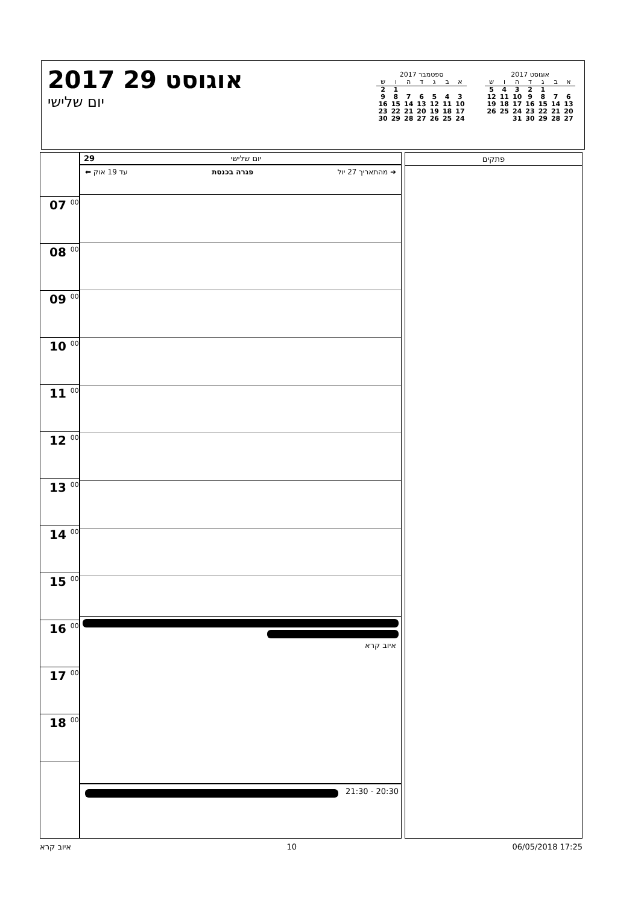אוגוסט 2017
| א | ב | ג | ד | ה | ו | ש |
| --- | --- | --- | --- | --- | --- | --- |
| | | 1 | 2 | 3 | 4 | 5 |
| 6 | 7 | 8 | 9 | 10 | 11 | 12 |
| 13 | 14 | 15 | 16 | 17 | 18 | 19 |
| 20 | 21 | 22 | 23 | 24 | 25 | 26 |
| 27 | 28 | 29 | 30 | 31 | | |
ספטמבר 2017
| א | ב | ג | ד | ה | ו | ש |
| --- | --- | --- | --- | --- | --- | --- |
| | | | | | 1 | 2 |
| 3 | 4 | 5 | 6 | 7 | 8 | 9 |
| 10 | 11 | 12 | 13 | 14 | 15 | 16 |
| 17 | 18 | 19 | 20 | 21 | 22 | 23 |
| 24 | 25 | 26 | 27 | 28 | 29 | 30 |
2017 אוגוסט 29
יום שלישי
07 <sup>00</sup>
08 <sup>00</sup>
09 <sup>00</sup>
10 <sup>00</sup>
11 <sup>00</sup>
12 <sup>00</sup>
13 <sup>00</sup>
14 <sup>00</sup>
15 <sup>00</sup>
16 <sup>00</sup>
17 <sup>00</sup>
18 <sup>00</sup>
29 יום שלישי
➜ מהתאריך 27 יול פגרה בכנסת עד 19 אוק ⬅
איוב קרא
21:30 - 20:30
פתקים
איוב קרא 10 06/05/2018 17:25